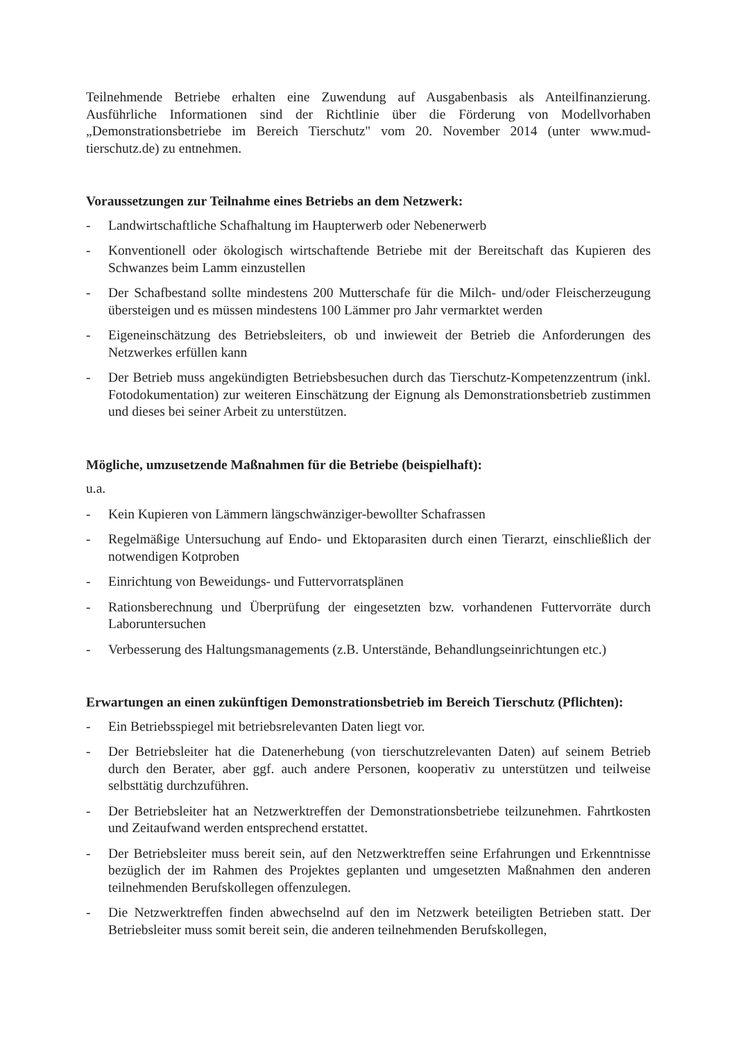Teilnehmende Betriebe erhalten eine Zuwendung auf Ausgabenbasis als Anteilfinanzierung. Ausführliche Informationen sind der Richtlinie über die Förderung von Modellvorhaben „Demonstrationsbetriebe im Bereich Tierschutz" vom 20. November 2014 (unter www.mud-tierschutz.de) zu entnehmen.
Voraussetzungen zur Teilnahme eines Betriebs an dem Netzwerk:
- Landwirtschaftliche Schafhaltung im Haupterwerb oder Nebenerwerb
- Konventionell oder ökologisch wirtschaftende Betriebe mit der Bereitschaft das Kupieren des Schwanzes beim Lamm einzustellen
- Der Schafbestand sollte mindestens 200 Mutterschafe für die Milch- und/oder Fleischerzeugung übersteigen und es müssen mindestens 100 Lämmer pro Jahr vermarktet werden
- Eigeneinschätzung des Betriebsleiters, ob und inwieweit der Betrieb die Anforderungen des Netzwerkes erfüllen kann
- Der Betrieb muss angekündigten Betriebsbesuchen durch das Tierschutz-Kompetenzzentrum (inkl. Fotodokumentation) zur weiteren Einschätzung der Eignung als Demonstrationsbetrieb zustimmen und dieses bei seiner Arbeit zu unterstützen.
Mögliche, umzusetzende Maßnahmen für die Betriebe (beispielhaft):
u.a.
- Kein Kupieren von Lämmern längschwänziger-bewollter Schafrassen
- Regelmäßige Untersuchung auf Endo- und Ektoparasiten durch einen Tierarzt, einschließlich der notwendigen Kotproben
- Einrichtung von Beweidungs- und Futtervorratsplänen
- Rationsberechnung und Überprüfung der eingesetzten bzw. vorhandenen Futtervorräte durch Laboruntersuchen
- Verbesserung des Haltungsmanagements (z.B. Unterstände, Behandlungseinrichtungen etc.)
Erwartungen an einen zukünftigen Demonstrationsbetrieb im Bereich Tierschutz (Pflichten):
- Ein Betriebsspiegel mit betriebsrelevanten Daten liegt vor.
- Der Betriebsleiter hat die Datenerhebung (von tierschutzrelevanten Daten) auf seinem Betrieb durch den Berater, aber ggf. auch andere Personen, kooperativ zu unterstützen und teilweise selbsttätig durchzuführen.
- Der Betriebsleiter hat an Netzwerktreffen der Demonstrationsbetriebe teilzunehmen. Fahrtkosten und Zeitaufwand werden entsprechend erstattet.
- Der Betriebsleiter muss bereit sein, auf den Netzwerktreffen seine Erfahrungen und Erkenntnisse bezüglich der im Rahmen des Projektes geplanten und umgesetzten Maßnahmen den anderen teilnehmenden Berufskollegen offenzulegen.
- Die Netzwerktreffen finden abwechselnd auf den im Netzwerk beteiligten Betrieben statt. Der Betriebsleiter muss somit bereit sein, die anderen teilnehmenden Berufskollegen,